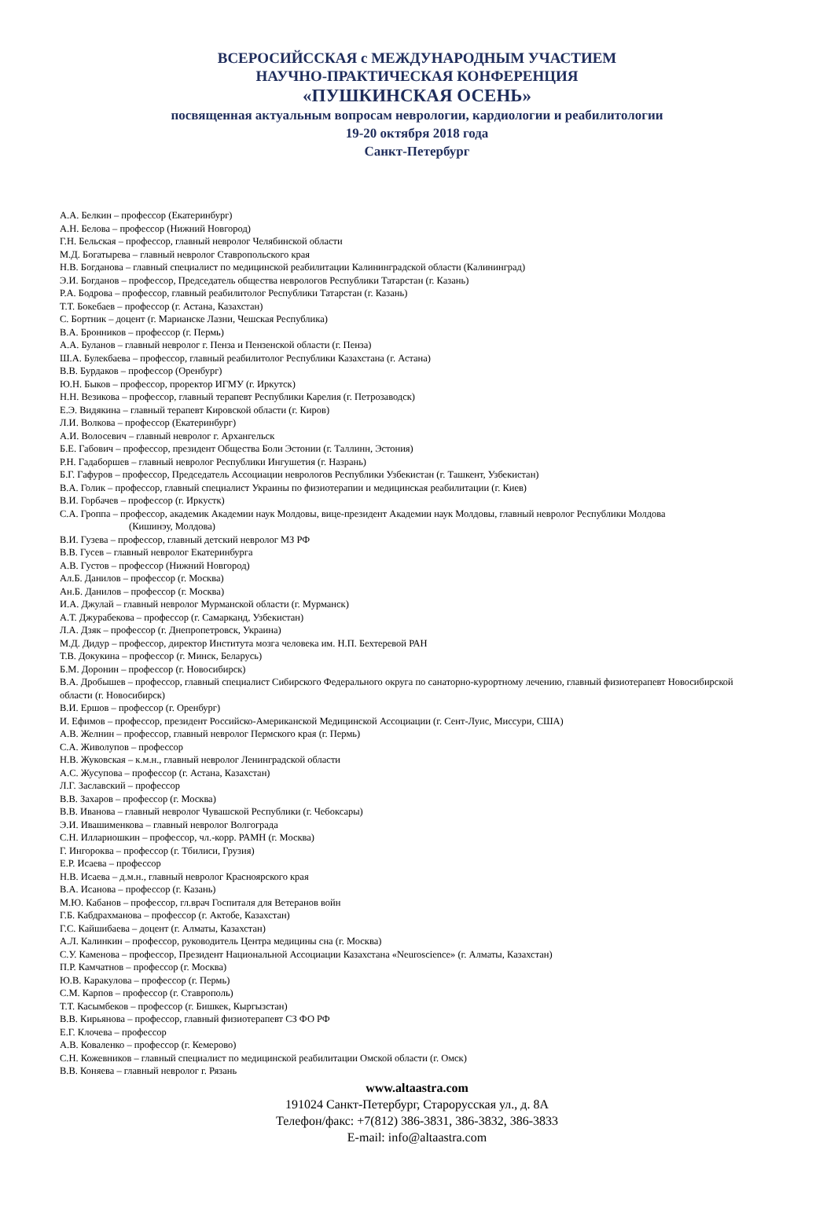ВСЕРОСИЙССКАЯ с МЕЖДУНАРОДНЫМ УЧАСТИЕМ
НАУЧНО-ПРАКТИЧЕСКАЯ КОНФЕРЕНЦИЯ
«ПУШКИНСКАЯ ОСЕНЬ»
посвященная актуальным вопросам неврологии, кардиологии и реабилитологии
19-20 октября 2018 года
Санкт-Петербург
А.А. Белкин – профессор (Екатеринбург)
А.Н. Белова – профессор (Нижний Новгород)
Г.Н. Бельская – профессор, главный невролог Челябинской области
М.Д. Богатырева – главный невролог Ставропольского края
Н.В. Богданова – главный специалист по медицинской реабилитации Калининградской области (Калининград)
Э.И. Богданов – профессор, Председатель общества неврологов Республики Татарстан (г. Казань)
Р.А. Бодрова – профессор, главный реабилитолог Республики Татарстан (г. Казань)
Т.Т. Бокебаев – профессор (г. Астана, Казахстан)
С. Бортник – доцент (г. Марианске Лазни, Чешская Республика)
В.А. Бронников – профессор (г. Пермь)
А.А. Буланов – главный невролог г. Пенза и Пензенской области (г. Пенза)
Ш.А. Булекбаева – профессор, главный реабилитолог Республики Казахстана (г. Астана)
В.В. Бурдаков – профессор (Оренбург)
Ю.Н. Быков – профессор, проректор ИГМУ (г. Иркутск)
Н.Н. Везикова – профессор, главный терапевт Республики Карелия (г. Петрозаводск)
Е.Э. Видякина – главный терапевт Кировской области (г. Киров)
Л.И. Волкова – профессор (Екатеринбург)
А.И. Волосевич – главный невролог г. Архангельск
Б.Е. Габович – профессор, президент Общества Боли Эстонии (г. Таллинн, Эстония)
Р.Н. Гадаборшев – главный невролог Республики Ингушетия (г. Назрань)
Б.Г. Гафуров – профессор, Председатель Ассоциации неврологов Республики Узбекистан (г. Ташкент, Узбекистан)
В.А. Голик – профессор, главный специалист Украины по физиотерапии и медицинская реабилитации (г. Киев)
В.И. Горбачев – профессор (г. Иркустк)
С.А. Гроппа – профессор, академик Академии наук Молдовы, вице-президент Академии наук Молдовы, главный невролог Республики Молдова
(Кишинэу, Молдова)
В.И. Гузева – профессор, главный детский невролог МЗ РФ
В.В. Гусев – главный невролог Екатеринбурга
А.В. Густов – профессор (Нижний Новгород)
Ал.Б. Данилов – профессор (г. Москва)
Ан.Б. Данилов – профессор (г. Москва)
И.А. Джулай – главный невролог Мурманской области (г. Мурманск)
А.Т. Джурабекова – профессор (г. Самарканд, Узбекистан)
Л.А. Дзяк – профессор (г. Днепропетровск, Украина)
М.Д. Дидур – профессор, директор Института мозга человека им. Н.П. Бехтеревой РАН
Т.В. Докукина – профессор (г. Минск, Беларусь)
Б.М. Доронин – профессор (г. Новосибирск)
В.А. Дробышев – профессор, главный специалист Сибирского Федерального округа по санаторно-курортному лечению, главный физиотерапевт Новосибирской области (г. Новосибирск)
В.И. Ершов – профессор (г. Оренбург)
И. Ефимов – профессор, президент Российско-Американской Медицинской Ассоциации (г. Сент-Луис, Миссури, США)
А.В. Желнин – профессор, главный невролог Пермского края (г. Пермь)
С.А. Живолупов – профессор
Н.В. Жуковская – к.м.н., главный невролог Ленинградской области
А.С. Жусупова – профессор (г. Астана, Казахстан)
Л.Г. Заславский – профессор
В.В. Захаров – профессор (г. Москва)
В.В. Иванова – главный невролог Чувашской Республики (г. Чебоксары)
Э.И. Ивашименкова – главный невролог Волгограда
С.Н. Иллариошкин – профессор, чл.-корр. РАМН (г. Москва)
Г. Ингороква – профессор (г. Тбилиси, Грузия)
Е.Р. Исаева – профессор
Н.В. Исаева – д.м.н., главный невролог Красноярского края
В.А. Исанова – профессор (г. Казань)
М.Ю. Кабанов – профессор, гл.врач Госпиталя для Ветеранов войн
Г.Б. Кабдрахманова – профессор (г. Актобе, Казахстан)
Г.С. Кайшибаева – доцент (г. Алматы, Казахстан)
А.Л. Калинкин – профессор, руководитель Центра медицины сна (г. Москва)
С.У. Каменова – профессор, Президент Национальной Ассоциации Казахстана «Neuroscience» (г. Алматы, Казахстан)
П.Р. Камчатнов – профессор (г. Москва)
Ю.В. Каракулова – профессор (г. Пермь)
С.М. Карпов – профессор (г. Ставрополь)
Т.Т. Касымбеков – профессор (г. Бишкек, Кыргызстан)
В.В. Кирьянова – профессор, главный физиотерапевт СЗ ФО РФ
Е.Г. Клочева – профессор
А.В. Коваленко – профессор (г. Кемерово)
С.Н. Кожевников – главный специалист по медицинской реабилитации Омской области (г. Омск)
В.В. Коняева – главный невролог г. Рязань
www.altaastra.com
191024 Санкт-Петербург, Старорусская ул., д. 8А
Телефон/факс: +7(812) 386-3831, 386-3832, 386-3833
E-mail: info@altaastra.com